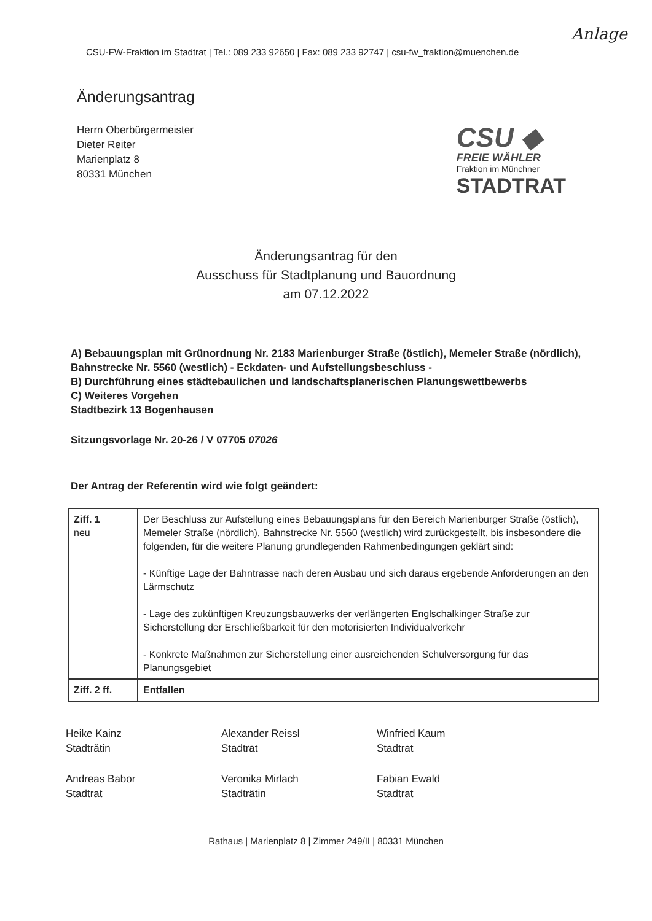Anlage
CSU-FW-Fraktion im Stadtrat | Tel.: 089 233 92650 | Fax: 089 233 92747 | csu-fw_fraktion@muenchen.de
Änderungsantrag
Herrn Oberbürgermeister
Dieter Reiter
Marienplatz 8
80331 München
CSU ◆
FREIE WÄHLER
Fraktion im Münchner
STADTRAT
Änderungsantrag für den
Ausschuss für Stadtplanung und Bauordnung
am 07.12.2022
A) Bebauungsplan mit Grünordnung Nr. 2183 Marienburger Straße (östlich), Memeler Straße (nördlich), Bahnstrecke Nr. 5560 (westlich) - Eckdaten- und Aufstellungsbeschluss -
B) Durchführung eines städtebaulichen und landschaftsplanerischen Planungswettbewerbs
C) Weiteres Vorgehen
Stadtbezirk 13 Bogenhausen
Sitzungsvorlage Nr. 20-26 / V 07705 07026
Der Antrag der Referentin wird wie folgt geändert:
| Ziff. 1 neu | Der Beschluss zur Aufstellung eines Bebauungsplans für den Bereich Marienburger Straße (östlich), Memeler Straße (nördlich), Bahnstrecke Nr. 5560 (westlich) wird zurückgestellt, bis insbesondere die folgenden, für die weitere Planung grundlegenden Rahmenbedingungen geklärt sind: - Künftige Lage der Bahntrasse nach deren Ausbau und sich daraus ergebende Anforderungen an den Lärmschutz - Lage des zukünftigen Kreuzungsbauwerks der verlängerten Englschalkinger Straße zur Sicherstellung der Erschließbarkeit für den motorisierten Individualverkehr - Konkrete Maßnahmen zur Sicherstellung einer ausreichenden Schulversorgung für das Planungsgebiet |
| Ziff. 2 ff. | Entfallen |
Heike Kainz
Stadträtin
Andreas Babor
Stadtrat
Alexander Reissl
Stadtrat
Veronika Mirlach
Stadträtin
Winfried Kaum
Stadtrat
Fabian Ewald
Stadtrat
Rathaus | Marienplatz 8 | Zimmer 249/II | 80331 München